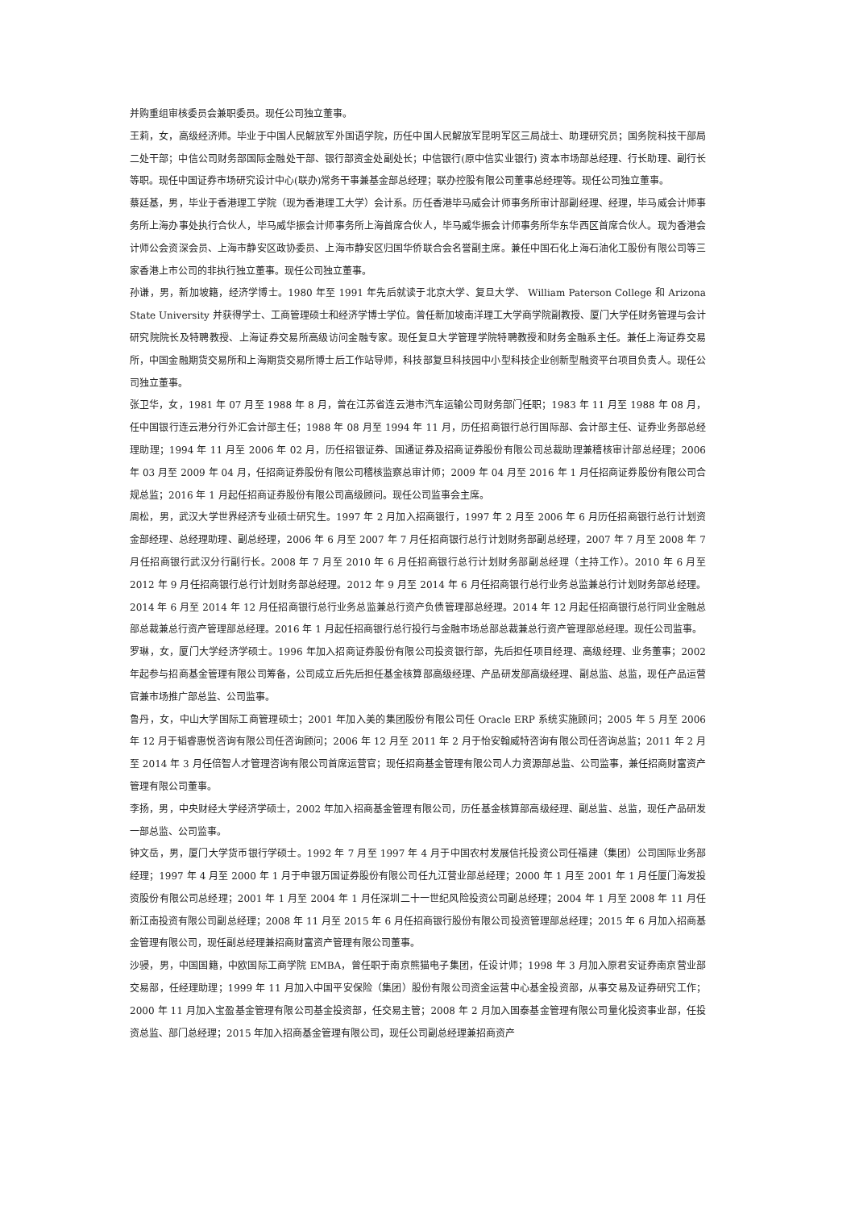并购重组审核委员会兼职委员。现任公司独立董事。
王莉，女，高级经济师。毕业于中国人民解放军外国语学院，历任中国人民解放军昆明军区三局战士、助理研究员；国务院科技干部局二处干部；中信公司财务部国际金融处干部、银行部资金处副处长；中信银行(原中信实业银行) 资本市场部总经理、行长助理、副行长等职。现任中国证券市场研究设计中心(联办)常务干事兼基金部总经理；联办控股有限公司董事总经理等。现任公司独立董事。
蔡廷基，男，毕业于香港理工学院（现为香港理工大学）会计系。历任香港毕马威会计师事务所审计部副经理、经理，毕马威会计师事务所上海办事处执行合伙人，毕马威华振会计师事务所上海首席合伙人，毕马威华振会计师事务所华东华西区首席合伙人。现为香港会计师公会资深会员、上海市静安区政协委员、上海市静安区归国华侨联合会名誉副主席。兼任中国石化上海石油化工股份有限公司等三家香港上市公司的非执行独立董事。现任公司独立董事。
孙谦，男，新加坡籍，经济学博士。1980 年至 1991 年先后就读于北京大学、复旦大学、 William Paterson College 和 Arizona State University 并获得学士、工商管理硕士和经济学博士学位。曾任新加坡南洋理工大学商学院副教授、厦门大学任财务管理与会计研究院院长及特聘教授、上海证券交易所高级访问金融专家。现任复旦大学管理学院特聘教授和财务金融系主任。兼任上海证券交易所，中国金融期货交易所和上海期货交易所博士后工作站导师，科技部复旦科技园中小型科技企业创新型融资平台项目负责人。现任公司独立董事。
张卫华，女，1981 年 07 月至 1988 年 8 月，曾在江苏省连云港市汽车运输公司财务部门任职；1983 年 11 月至 1988 年 08 月，任中国银行连云港分行外汇会计部主任；1988 年 08 月至 1994 年 11 月，历任招商银行总行国际部、会计部主任、证券业务部总经理助理；1994 年 11 月至 2006 年 02 月，历任招银证券、国通证券及招商证券股份有限公司总裁助理兼稽核审计部总经理；2006 年 03 月至 2009 年 04 月，任招商证券股份有限公司稽核监察总审计师；2009 年 04 月至 2016 年 1 月任招商证券股份有限公司合规总监；2016 年 1 月起任招商证券股份有限公司高级顾问。现任公司监事会主席。
周松，男，武汉大学世界经济专业硕士研究生。1997 年 2 月加入招商银行，1997 年 2 月至 2006 年 6 月历任招商银行总行计划资金部经理、总经理助理、副总经理，2006 年 6 月至 2007 年 7 月任招商银行总行计划财务部副总经理，2007 年 7 月至 2008 年 7 月任招商银行武汉分行副行长。2008 年 7 月至 2010 年 6 月任招商银行总行计划财务部副总经理（主持工作）。2010 年 6 月至 2012 年 9 月任招商银行总行计划财务部总经理。2012 年 9 月至 2014 年 6 月任招商银行总行业务总监兼总行计划财务部总经理。2014 年 6 月至 2014 年 12 月任招商银行总行业务总监兼总行资产负债管理部总经理。2014 年 12 月起任招商银行总行同业金融总部总裁兼总行资产管理部总经理。2016 年 1 月起任招商银行总行投行与金融市场总部总裁兼总行资产管理部总经理。现任公司监事。
罗琳，女，厦门大学经济学硕士。1996 年加入招商证券股份有限公司投资银行部，先后担任项目经理、高级经理、业务董事；2002 年起参与招商基金管理有限公司筹备，公司成立后先后担任基金核算部高级经理、产品研发部高级经理、副总监、总监，现任产品运营官兼市场推广部总监、公司监事。
鲁丹，女，中山大学国际工商管理硕士；2001 年加入美的集团股份有限公司任 Oracle ERP 系统实施顾问；2005 年 5 月至 2006 年 12 月于韬睿惠悦咨询有限公司任咨询顾问；2006 年 12 月至 2011 年 2 月于怡安翰威特咨询有限公司任咨询总监；2011 年 2 月至 2014 年 3 月任倍智人才管理咨询有限公司首席运营官；现任招商基金管理有限公司人力资源部总监、公司监事，兼任招商财富资产管理有限公司董事。
李扬，男，中央财经大学经济学硕士，2002 年加入招商基金管理有限公司，历任基金核算部高级经理、副总监、总监，现任产品研发一部总监、公司监事。
钟文岳，男，厦门大学货币银行学硕士。1992 年 7 月至 1997 年 4 月于中国农村发展信托投资公司任福建（集团）公司国际业务部经理；1997 年 4 月至 2000 年 1 月于申银万国证券股份有限公司任九江营业部总经理；2000 年 1 月至 2001 年 1 月任厦门海发投资股份有限公司总经理；2001 年 1 月至 2004 年 1 月任深圳二十一世纪风险投资公司副总经理；2004 年 1 月至 2008 年 11 月任新江南投资有限公司副总经理；2008 年 11 月至 2015 年 6 月任招商银行股份有限公司投资管理部总经理；2015 年 6 月加入招商基金管理有限公司，现任副总经理兼招商财富资产管理有限公司董事。
沙骎，男，中国国籍，中欧国际工商学院 EMBA，曾任职于南京熊猫电子集团，任设计师；1998 年 3 月加入原君安证券南京营业部交易部，任经理助理；1999 年 11 月加入中国平安保险（集团）股份有限公司资金运营中心基金投资部，从事交易及证券研究工作；2000 年 11 月加入宝盈基金管理有限公司基金投资部，任交易主管；2008 年 2 月加入国泰基金管理有限公司量化投资事业部，任投资总监、部门总经理；2015 年加入招商基金管理有限公司，现任公司副总经理兼招商资产